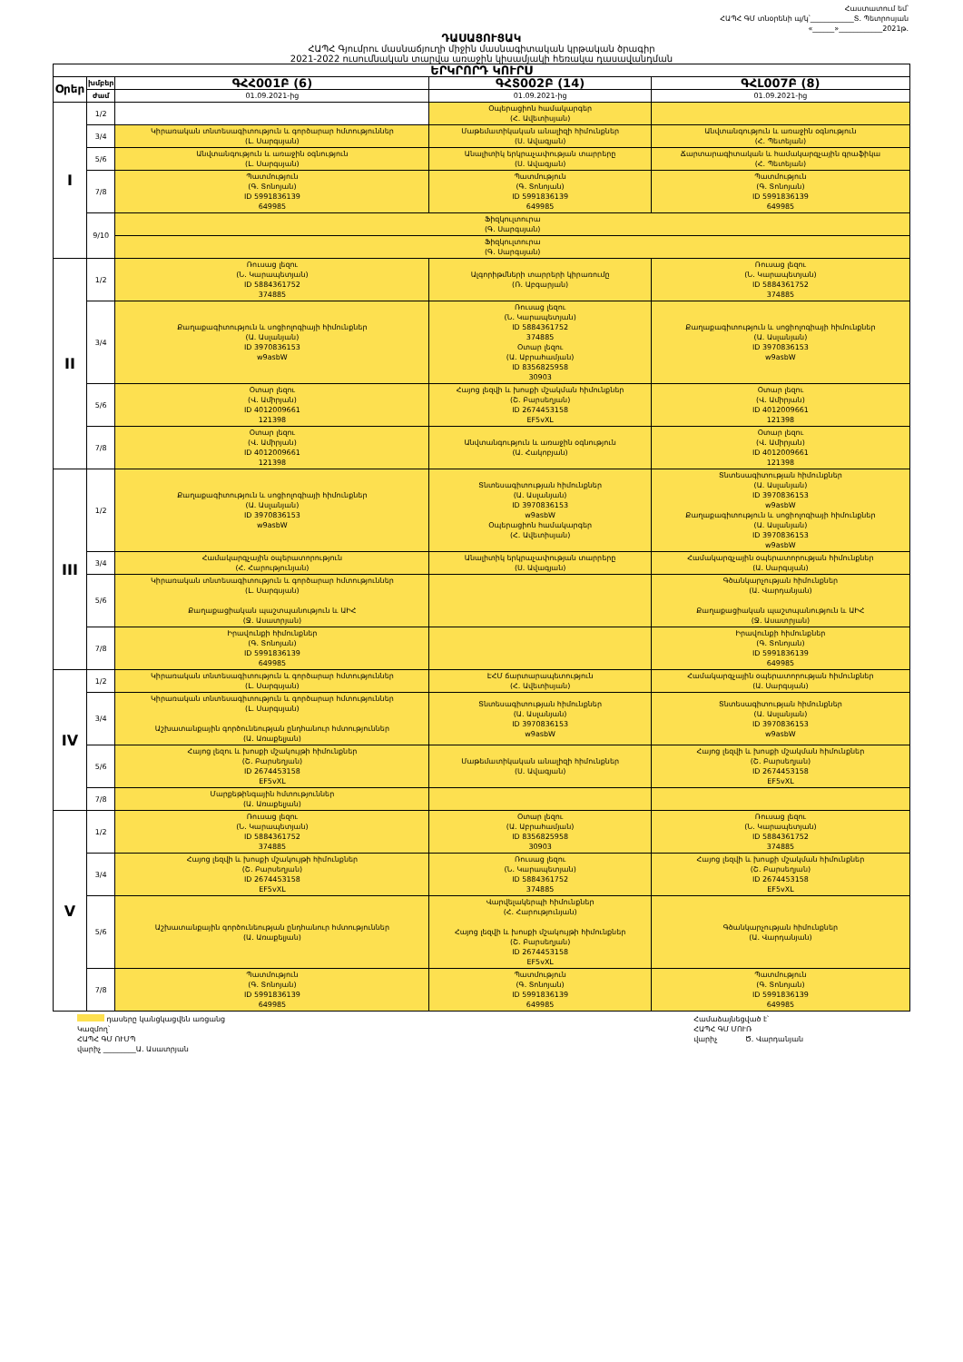Հաստատում եմ՝
ՀԱՊՀ ԳՄ տնօրենի պ/կ՝____________Տ. Պետրոսյան
«______»____________2021թ.
ԴԱՍԱՑՈՒՑԱԿ
ՀԱՊՀ Գյումրու մասնաճյուղի միջին մասնագիտական կրթական ծրագիր
2021-2022 ուսումնական տարվա առաջին կիսամյակի հեռակա դասավանդման
| ԵՐԿՐՈՐԴ ԿՈՒՐՍ | | | | |
| --- | --- | --- | --- | --- |
| Օրեր | խմբեր | ԳՀՀ001Բ (6) | ԳՀՏ002Բ (14) | ԳՀԼ007Բ (8) |
| | ժամ | 01.09.2021-ից | 01.09.2021-ից | 01.09.2021-ից |
| I | 1/2 | | Օպերացիոն համակարգեր (Հ. Ավետիսյան) | |
| | 3/4 | Կիրառական տնտեսագիտություն և գործարար հմտություններ (Լ. Սարգսյան) | Մաթեմատիկական անալիզի հիմունքներ (Ս. Ավագյան) | Անվտանգություն և առաջին օգնություն (Հ. Պետեյան) |
| | 5/6 | Անվտանգություն և առաջին օգնություն (Լ. Սարգսյան) | Անալիտիկ երկրաչափության տարրերը (Ս. Ավագյան) | Ճարտարագիտական և համակարգչային գրաֆիկա (Հ. Պետեյան) |
| | 7/8 | Պատմություն (Գ. Տոնոյան) ID 5991836139 649985 | Պատմություն (Գ. Տոնոյան) ID 5991836139 649985 | Պատմություն (Գ. Տոնոյան) ID 5991836139 649985 |
| | 9/10 | Ֆիզկուլտուրա (Գ. Սարգսյան) | | |
| | | Ֆիզկուլտուրա (Գ. Սարգսյան) | | |
| II | 1/2 | Ռուսաց լեզու (Ն. Կարապետյան) ID 5884361752 374885 | Ալգորիթմների տարրերի կիրառումը (Ռ. Աբգարյան) | Ռուսաց լեզու (Ն. Կարապետյան) ID 5884361752 374885 |
| | 3/4 | Քաղաքագիտություն և սոցիոլոգիայի հիմունքներ (Ա. Ասլանյան) ID 3970836153 w9asbW | Ռուսաց լեզու (Ն. Կարապետյան) ID 5884361752 374885 Օտար լեզու (Ա. Աբրահամյան) ID 8356825958 30903 | Քաղաքագիտություն և սոցիոլոգիայի հիմունքներ (Ա. Ասլանյան) ID 3970836153 w9asbW |
| | 5/6 | Օտար լեզու (Վ. Ամիրյան) ID 4012009661 121398 | Հայոց լեզվի և խոսքի մշակման հիմունքներ (Շ. Բարսեղյան) ID 2674453158 EF5vXL | Օտար լեզու (Վ. Ամիրյան) ID 4012009661 121398 |
| | 7/8 | Օտար լեզու (Վ. Ամիրյան) ID 4012009661 121398 | Անվտանգություն և առաջին օգնություն (Ա. Հակոբյան) | Օտար լեզու (Վ. Ամիրյան) ID 4012009661 121398 |
| III | 1/2 | Քաղաքագիտություն և սոցիոլոգիայի հիմունքներ (Ա. Ասլանյան) ID 3970836153 w9asbW | Տնտեսագիտության հիմունքներ (Ա. Ասլանյան) ID 3970836153 w9asbW Օպերացիոն համակարգեր (Հ. Ավետիսյան) | Տնտեսագիտության հիմունքներ (Ա. Ասլանյան) ID 3970836153 w9asbW Քաղաքագիտություն և սոցիոլոգիայի հիմունքներ (Ա. Ասլանյան) ID 3970836153 w9asbW |
| | 3/4 | Համակարգչային օպերատորություն (Հ. Հարությունյան) | Անալիտիկ երկրաչափության տարրերը (Ս. Ավագյան) | Համակարգչային օպերատորության հիմունքներ (Ա. Սարգսյան) |
| | 5/6 | Կիրառական տնտեսագիտություն և գործարար հմտություններ (Լ. Սարգսյան) Քաղաքացիական պաշտպանություն և ԱԻՀ (Ջ. Ասատրյան) | | Գծանկարչության հիմունքներ (Ա. Վարդանյան) Քաղաքացիական պաշտպանություն և ԱԻՀ (Ջ. Ասատրյան) |
| | 7/8 | Իրավունքի հիմունքներ (Գ. Տոնոյան) ID 5991836139 649985 | | Իրավունքի հիմունքներ (Գ. Տոնոյան) ID 5991836139 649985 |
| IV | 1/2 | Կիրառական տնտեսագիտություն և գործարար հմտություններ (Լ. Սարգսյան) | ԷՀՄ ճարտարապետություն (Հ. Ավետիսյան) | Համակարգչային օպերատորության հիմունքներ (Ա. Սարգսյան) |
| | 3/4 | Կիրառական տնտեսագիտություն և գործարար հմտություններ (Լ. Սարգսյան) Աշխատանքային գործունեության ընդհանուր հմտություններ (Ա. Առաքելյան) | Տնտեսագիտության հիմունքներ (Ա. Ասլանյան) ID 3970836153 w9asbW | Տնտեսագիտության հիմունքներ (Ա. Ասլանյան) ID 3970836153 w9asbW |
| | 5/6 | Հայոց լեզու և խոսքի մշակույթի հիմունքներ (Շ. Բարսեղյան) ID 2674453158 EF5vXL | Մաթեմատիկական անալիզի հիմունքներ (Ս. Ավագյան) | Հայոց լեզվի և խոսքի մշակման հիմունքներ (Շ. Բարսեղյան) ID 2674453158 EF5vXL |
| | 7/8 | Մարքեթինգային հմտություններ (Ա. Առաքելյան) | | |
| V | 1/2 | Ռուսաց լեզու (Ն. Կարապետյան) ID 5884361752 374885 | Օտար լեզու (Ա. Աբրահամյան) ID 8356825958 30903 | Ռուսաց լեզու (Ն. Կարապետյան) ID 5884361752 374885 |
| | 3/4 | Հայոց լեզվի և խոսքի մշակույթի հիմունքներ (Շ. Բարսեղյան) ID 2674453158 EF5vXL | Ռուսաց լեզու (Ն. Կարապետյան) ID 5884361752 374885 | Հայոց լեզվի և խոսքի մշակման հիմունքներ (Շ. Բարսեղյան) ID 2674453158 EF5vXL |
| | 5/6 | Աշխատանքային գործունեության ընդհանուր հմտություններ (Ա. Առաքելյան) | Վարվելակերպի հիմունքներ (Հ. Հարությունյան) Հայոց լեզվի և խոսքի մշակույթի հիմունքներ (Շ. Բարսեղյան) ID 2674453158 EF5vXL | Գծանկարչության հիմունքներ (Ա. Վարդանյան) |
| | 7/8 | Պատմություն (Գ. Տոնոյան) ID 5991836139 649985 | Պատմություն (Գ. Տոնոյան) ID 5991836139 649985 | Պատմություն (Գ. Տոնոյան) ID 5991836139 649985 |
դասերը կանցկացվեն առցանց
Կազմող՝
ՀԱՊՀ ԳՄ ՈՒՄՊ
վարիչ _________Ա. Ասատրյան
Համաձայնեցված է՝
ՀԱՊՀ ԳՄ ՄՈՒՌ
վարիչ Ծ. Վարդանյան